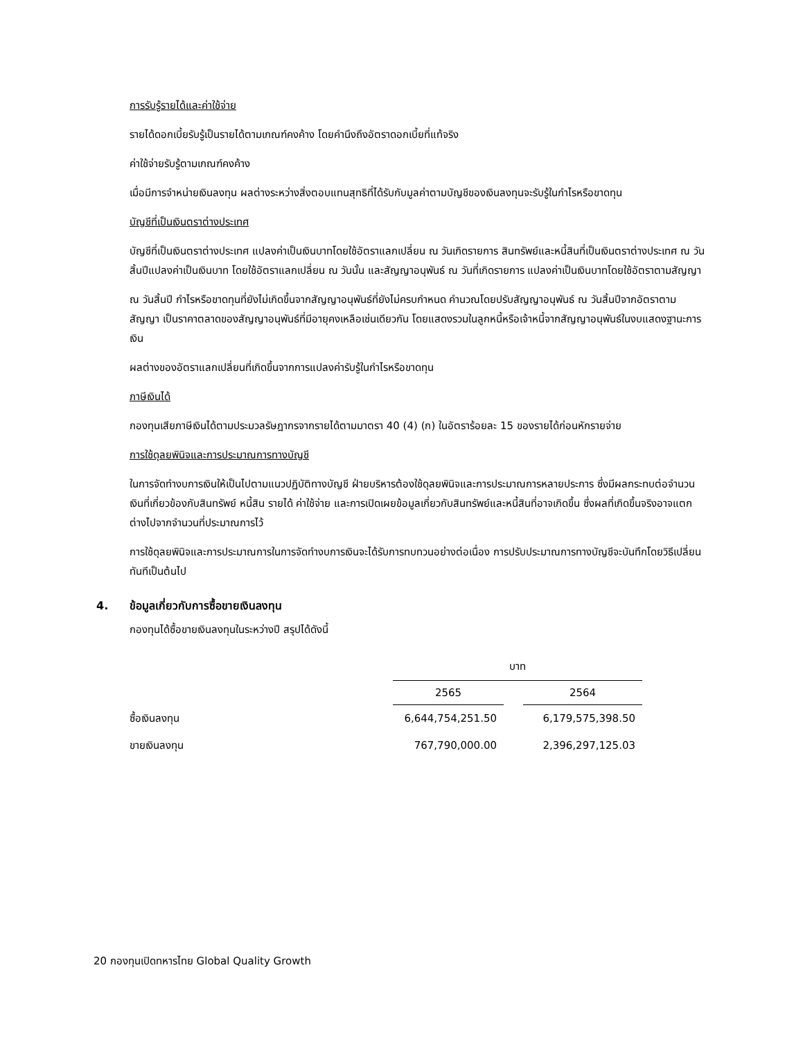การรับรู้รายได้และค่าใช้จ่าย
รายได้ดอกเบี้ยรับรู้เป็นรายได้ตามเกณฑ์คงค้าง โดยคำนึงถึงอัตราดอกเบี้ยที่แท้จริง
ค่าใช้จ่ายรับรู้ตามเกณฑ์คงค้าง
เมื่อมีการจำหน่ายเงินลงทุน ผลต่างระหว่างสิ่งตอบแทนสุทธิที่ได้รับกับมูลค่าตามบัญชีของเงินลงทุนจะรับรู้ในกำไรหรือขาดทุน
บัญชีที่เป็นเงินตราต่างประเทศ
บัญชีที่เป็นเงินตราต่างประเทศ แปลงค่าเป็นเงินบาทโดยใช้อัตราแลกเปลี่ยน ณ วันเกิดรายการ สินทรัพย์และหนี้สินที่เป็นเงินตราต่างประเทศ ณ วันสิ้นปีแปลงค่าเป็นเงินบาท โดยใช้อัตราแลกเปลี่ยน ณ วันนั้น และสัญญาอนุพันธ์ ณ วันที่เกิดรายการ แปลงค่าเป็นเงินบาทโดยใช้อัตราตามสัญญา
ณ วันสิ้นปี กำไรหรือขาดทุนที่ยังไม่เกิดขึ้นจากสัญญาอนุพันธ์ที่ยังไม่ครบกำหนด คำนวณโดยปรับสัญญาอนุพันธ์ ณ วันสิ้นปีจากอัตราตามสัญญา เป็นราคาตลาดของสัญญาอนุพันธ์ที่มีอายุคงเหลือเช่นเดียวกัน โดยแสดงรวมในลูกหนี้หรือเจ้าหนี้จากสัญญาอนุพันธ์ในงบแสดงฐานะการเงิน
ผลต่างของอัตราแลกเปลี่ยนที่เกิดขึ้นจากการแปลงค่ารับรู้ในกำไรหรือขาดทุน
ภาษีเงินได้
กองทุนเสียภาษีเงินได้ตามประมวลรัษฎากรจากรายได้ตามมาตรา 40 (4) (ก) ในอัตราร้อยละ 15 ของรายได้ก่อนหักรายจ่าย
การใช้ดุลยพินิจและการประมาณการทางบัญชี
ในการจัดทำงบการเงินให้เป็นไปตามแนวปฏิบัติทางบัญชี ฝ่ายบริหารต้องใช้ดุลยพินิจและการประมาณการหลายประการ ซึ่งมีผลกระทบต่อจำนวนเงินที่เกี่ยวข้องกับสินทรัพย์ หนี้สิน รายได้ ค่าใช้จ่าย และการเปิดเผยข้อมูลเกี่ยวกับสินทรัพย์และหนี้สินที่อาจเกิดขึ้น ซึ่งผลที่เกิดขึ้นจริงอาจแตกต่างไปจากจำนวนที่ประมาณการไว้
การใช้ดุลยพินิจและการประมาณการในการจัดทำงบการเงินจะได้รับการทบทวนอย่างต่อเนื่อง การปรับประมาณการทางบัญชีจะบันทึกโดยวิธีเปลี่ยนทันทีเป็นต้นไป
4. ข้อมูลเกี่ยวกับการซื้อขายเงินลงทุน
กองทุนได้ซื้อขายเงินลงทุนในระหว่างปี สรุปได้ดังนี้
| | บาท | | |
| --- | --- | --- | --- |
| | 2565 | | 2564 |
| ซื้อเงินลงทุน | 6,644,754,251.50 | | 6,179,575,398.50 |
| ขายเงินลงทุน | 767,790,000.00 | | 2,396,297,125.03 |
20 กองทุนเปิดทหารไทย Global Quality Growth